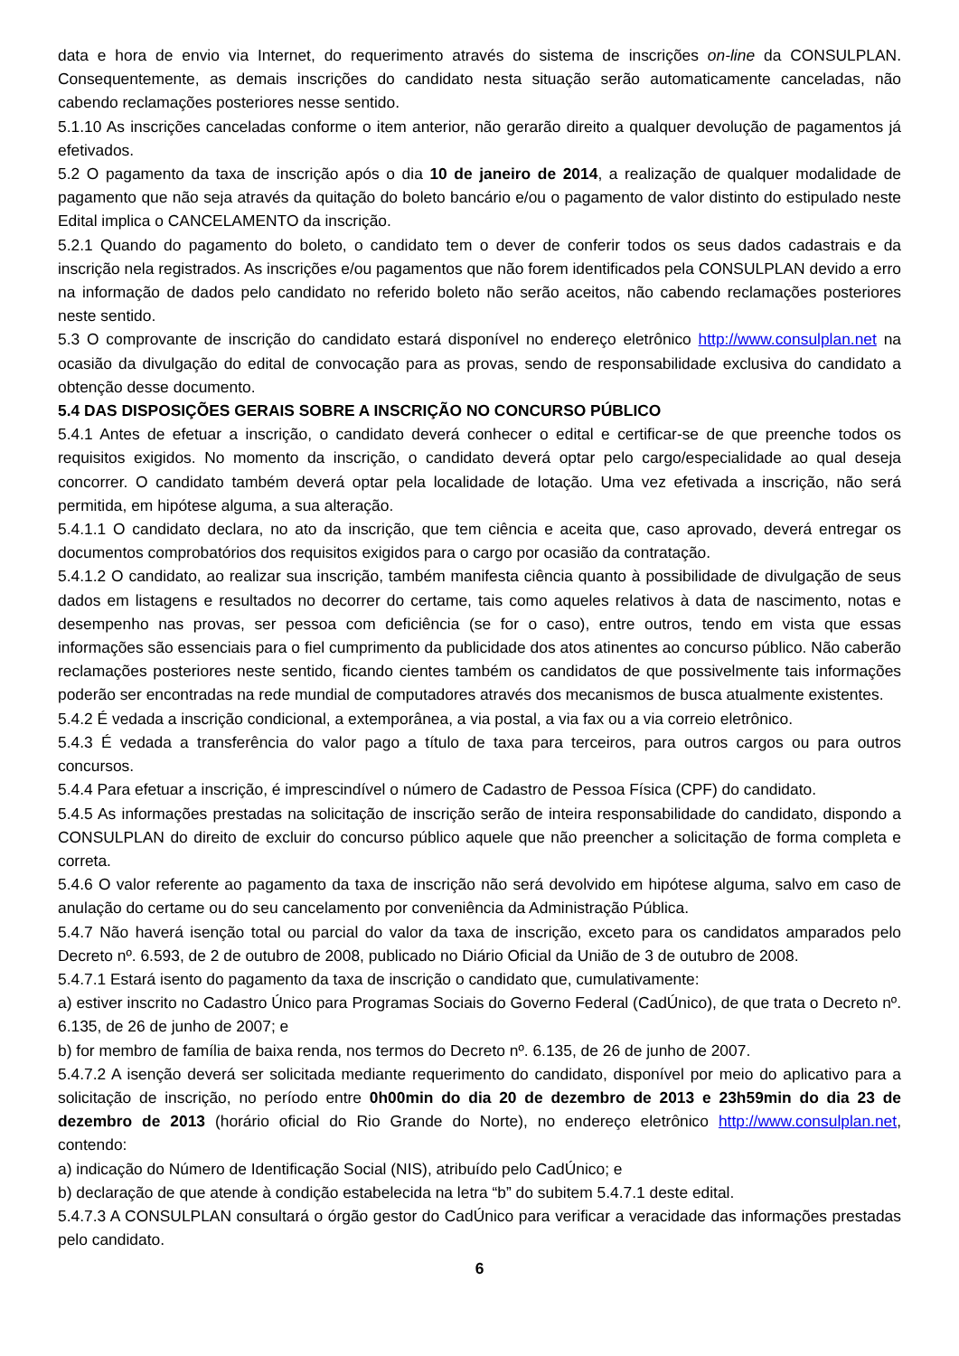data e hora de envio via Internet, do requerimento através do sistema de inscrições on-line da CONSULPLAN. Consequentemente, as demais inscrições do candidato nesta situação serão automaticamente canceladas, não cabendo reclamações posteriores nesse sentido.
5.1.10 As inscrições canceladas conforme o item anterior, não gerarão direito a qualquer devolução de pagamentos já efetivados.
5.2 O pagamento da taxa de inscrição após o dia 10 de janeiro de 2014, a realização de qualquer modalidade de pagamento que não seja através da quitação do boleto bancário e/ou o pagamento de valor distinto do estipulado neste Edital implica o CANCELAMENTO da inscrição.
5.2.1 Quando do pagamento do boleto, o candidato tem o dever de conferir todos os seus dados cadastrais e da inscrição nela registrados. As inscrições e/ou pagamentos que não forem identificados pela CONSULPLAN devido a erro na informação de dados pelo candidato no referido boleto não serão aceitos, não cabendo reclamações posteriores neste sentido.
5.3 O comprovante de inscrição do candidato estará disponível no endereço eletrônico http://www.consulplan.net na ocasião da divulgação do edital de convocação para as provas, sendo de responsabilidade exclusiva do candidato a obtenção desse documento.
5.4 DAS DISPOSIÇÕES GERAIS SOBRE A INSCRIÇÃO NO CONCURSO PÚBLICO
5.4.1 Antes de efetuar a inscrição, o candidato deverá conhecer o edital e certificar-se de que preenche todos os requisitos exigidos. No momento da inscrição, o candidato deverá optar pelo cargo/especialidade ao qual deseja concorrer. O candidato também deverá optar pela localidade de lotação. Uma vez efetivada a inscrição, não será permitida, em hipótese alguma, a sua alteração.
5.4.1.1 O candidato declara, no ato da inscrição, que tem ciência e aceita que, caso aprovado, deverá entregar os documentos comprobatórios dos requisitos exigidos para o cargo por ocasião da contratação.
5.4.1.2 O candidato, ao realizar sua inscrição, também manifesta ciência quanto à possibilidade de divulgação de seus dados em listagens e resultados no decorrer do certame, tais como aqueles relativos à data de nascimento, notas e desempenho nas provas, ser pessoa com deficiência (se for o caso), entre outros, tendo em vista que essas informações são essenciais para o fiel cumprimento da publicidade dos atos atinentes ao concurso público. Não caberão reclamações posteriores neste sentido, ficando cientes também os candidatos de que possivelmente tais informações poderão ser encontradas na rede mundial de computadores através dos mecanismos de busca atualmente existentes.
5.4.2 É vedada a inscrição condicional, a extemporânea, a via postal, a via fax ou a via correio eletrônico.
5.4.3 É vedada a transferência do valor pago a título de taxa para terceiros, para outros cargos ou para outros concursos.
5.4.4 Para efetuar a inscrição, é imprescindível o número de Cadastro de Pessoa Física (CPF) do candidato.
5.4.5 As informações prestadas na solicitação de inscrição serão de inteira responsabilidade do candidato, dispondo a CONSULPLAN do direito de excluir do concurso público aquele que não preencher a solicitação de forma completa e correta.
5.4.6 O valor referente ao pagamento da taxa de inscrição não será devolvido em hipótese alguma, salvo em caso de anulação do certame ou do seu cancelamento por conveniência da Administração Pública.
5.4.7 Não haverá isenção total ou parcial do valor da taxa de inscrição, exceto para os candidatos amparados pelo Decreto nº. 6.593, de 2 de outubro de 2008, publicado no Diário Oficial da União de 3 de outubro de 2008.
5.4.7.1 Estará isento do pagamento da taxa de inscrição o candidato que, cumulativamente:
a) estiver inscrito no Cadastro Único para Programas Sociais do Governo Federal (CadÚnico), de que trata o Decreto nº. 6.135, de 26 de junho de 2007; e
b) for membro de família de baixa renda, nos termos do Decreto nº. 6.135, de 26 de junho de 2007.
5.4.7.2 A isenção deverá ser solicitada mediante requerimento do candidato, disponível por meio do aplicativo para a solicitação de inscrição, no período entre 0h00min do dia 20 de dezembro de 2013 e 23h59min do dia 23 de dezembro de 2013 (horário oficial do Rio Grande do Norte), no endereço eletrônico http://www.consulplan.net, contendo:
a) indicação do Número de Identificação Social (NIS), atribuído pelo CadÚnico; e
b) declaração de que atende à condição estabelecida na letra “b” do subitem 5.4.7.1 deste edital.
5.4.7.3 A CONSULPLAN consultará o órgão gestor do CadÚnico para verificar a veracidade das informações prestadas pelo candidato.
6